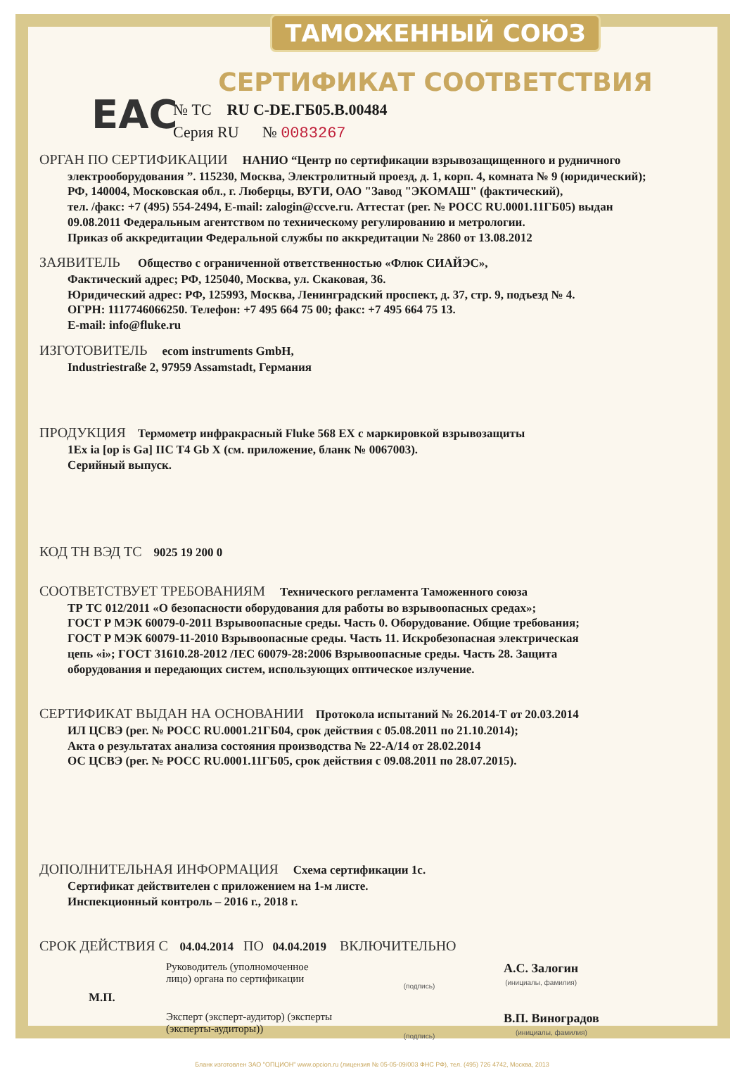EAC
ТАМОЖЕННЫЙ СОЮЗ
СЕРТИФИКАТ СООТВЕТСТВИЯ
№ ТС RU C-DE.ГБ05.В.00484
Серия RU № 0083267
ОРГАН ПО СЕРТИФИКАЦИИ НАНИО “Центр по сертификации взрывозащищенного и рудничного
электрооборудования ”. 115230, Москва, Электролитный проезд, д. 1, корп. 4, комната № 9 (юридический);
РФ, 140004, Московская обл., г. Люберцы, ВУГИ, ОАО "Завод "ЭКОМАШ" (фактический),
тел. /факс: +7 (495) 554-2494, E-mail: zalogin@ccve.ru. Аттестат (рег. № РОСС RU.0001.11ГБ05) выдан
09.08.2011 Федеральным агентством по техническому регулированию и метрологии.
Приказ об аккредитации Федеральной службы по аккредитации № 2860 от 13.08.2012
ЗАЯВИТЕЛЬ Общество с ограниченной ответственностью «Флюк СИАЙЭС»,
Фактический адрес; РФ, 125040, Москва, ул. Скаковая, 36.
Юридический адрес: РФ, 125993, Москва, Ленинградский проспект, д. 37, стр. 9, подъезд № 4.
ОГРН: 1117746066250. Телефон: +7 495 664 75 00; факс: +7 495 664 75 13.
E-mail: info@fluke.ru
ИЗГОТОВИТЕЛЬ ecom instruments GmbH,
Industriestraße 2, 97959 Assamstadt, Германия
ПРОДУКЦИЯ Термометр инфракрасный Fluke 568 EX с маркировкой взрывозащиты
1Ex ia [op is Ga] IIC T4 Gb X (см. приложение, бланк № 0067003).
Серийный выпуск.
КОД ТН ВЭД ТС 9025 19 200 0
СООТВЕТСТВУЕТ ТРЕБОВАНИЯМ Технического регламента Таможенного союза
ТР ТС 012/2011 «О безопасности оборудования для работы во взрывоопасных средах»;
ГОСТ Р МЭК 60079-0-2011 Взрывоопасные среды. Часть 0. Оборудование. Общие требования;
ГОСТ Р МЭК 60079-11-2010 Взрывоопасные среды. Часть 11. Искробезопасная электрическая
цепь «i»; ГОСТ 31610.28-2012 /IEC 60079-28:2006 Взрывоопасные среды. Часть 28. Защита
оборудования и передающих систем, использующих оптическое излучение.
СЕРТИФИКАТ ВЫДАН НА ОСНОВАНИИ Протокола испытаний № 26.2014-Т от 20.03.2014
ИЛ ЦСВЭ (рег. № РОСС RU.0001.21ГБ04, срок действия с 05.08.2011 по 21.10.2014);
Акта о результатах анализа состояния производства № 22-А/14 от 28.02.2014
ОС ЦСВЭ (рег. № РОСС RU.0001.11ГБ05, срок действия с 09.08.2011 по 28.07.2015).
ДОПОЛНИТЕЛЬНАЯ ИНФОРМАЦИЯ Схема сертификации 1с.
Сертификат действителен с приложением на 1-м листе.
Инспекционный контроль – 2016 г., 2018 г.
СРОК ДЕЙСТВИЯ С 04.04.2014 ПО 04.04.2019 ВКЛЮЧИТЕЛЬНО
Руководитель (уполномоченное лицо) органа по сертификации
(подпись)
А.С. Залогин
(инициалы, фамилия)
М.П.
Эксперт (эксперт-аудитор) (эксперты (эксперты-аудиторы))
(подпись)
В.П. Виноградов
(инициалы, фамилия)
Бланк изготовлен ЗАО "ОПЦИОН" www.opcion.ru (лицензия № 05-05-09/003 ФНС РФ), тел. (495) 726 4742, Москва, 2013